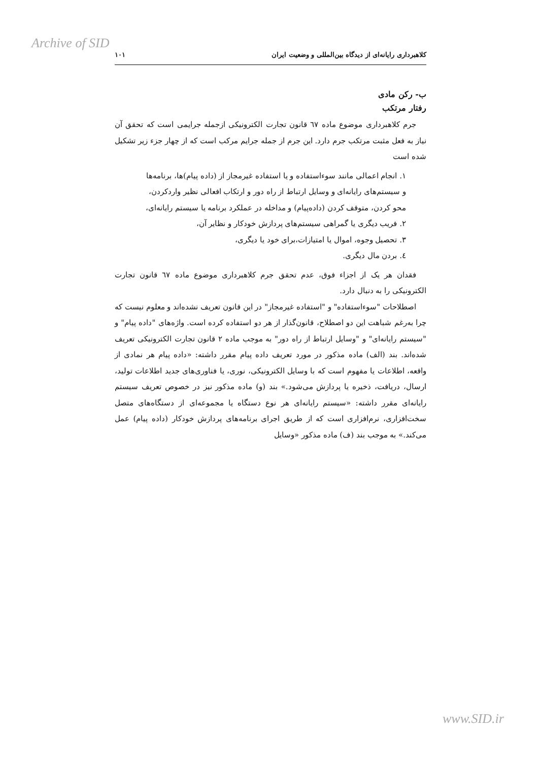Archive of SID
کلاهبرداری رایانه‌ای از دیدگاه بین‌المللی و وضعیت ایران ۱۰۱
ب- رکن مادی
رفتار مرتکب
جرم کلاهبرداری موضوع ماده ٦٧ قانون تجارت الکترونیکی ازجمله جرایمی است که تحقق آن نیاز به فعل مثبت مرتکب جرم دارد. این جرم از جمله جرایم مرکب است که از چهار جزء زیر تشکیل شده است
۱. انجام اعمالی مانند سوءاستفاده و یا استفاده غیرمجاز از (داده پیام)ها، برنامه‌ها و سیستم‌های رایانه‌ای و وسایل ارتباط از راه دور و ارتکاب افعالی نظیر واردکردن، محو کردن، متوقف کردن (داده‌پیام) و مداخله در عملکرد برنامه یا سیستم رایانه‌ای،
۲. فریب دیگری یا گمراهی سیستم‌های پردازش خودکار و نظایر آن،
۳. تحصیل وجوه، اموال یا امتیازات،برای خود یا دیگری،
٤. بردن مال دیگری.
فقدان هر یک از اجزاء فوق، عدم تحقق جرم کلاهبرداری موضوع ماده ٦٧ قانون تجارت الکترونیکی را به دنبال دارد.
اصطلاحات "سوءاستفاده" و "استفاده غیرمجاز" در این قانون تعریف نشده‌اند و معلوم نیست که چرا به‌رغم شباهت این دو اصطلاح، قانون‌گذار از هر دو استفاده کرده است. واژه‌های "داده پیام" و "سیستم رایانه‌ای" و "وسایل ارتباط از راه دور" به موجب ماده ۲ قانون تجارت الکترونیکی تعریف شده‌اند. بند (الف) ماده مذکور در مورد تعریف داده پیام مقرر داشته: «داده پیام هر نمادی از واقعه، اطلاعات یا مفهوم است که با وسایل الکترونیکی، نوری، یا فناوری‌های جدید اطلاعات تولید، ارسال، دریافت، ذخیره یا پردازش می‌شود.» بند (و) ماده مذکور نیز در خصوص تعریف سیستم رایانه‌ای مقرر داشته: «سیستم رایانه‌ای هر نوع دستگاه یا مجموعه‌ای از دستگاه‌های متصل سخت‌افزاری، نرم‌افزاری است که از طریق اجرای برنامه‌های پردازش خودکار (داده پیام) عمل می‌کند.» به موجب بند (ف) ماده مذکور «وسایل
www.SID.ir